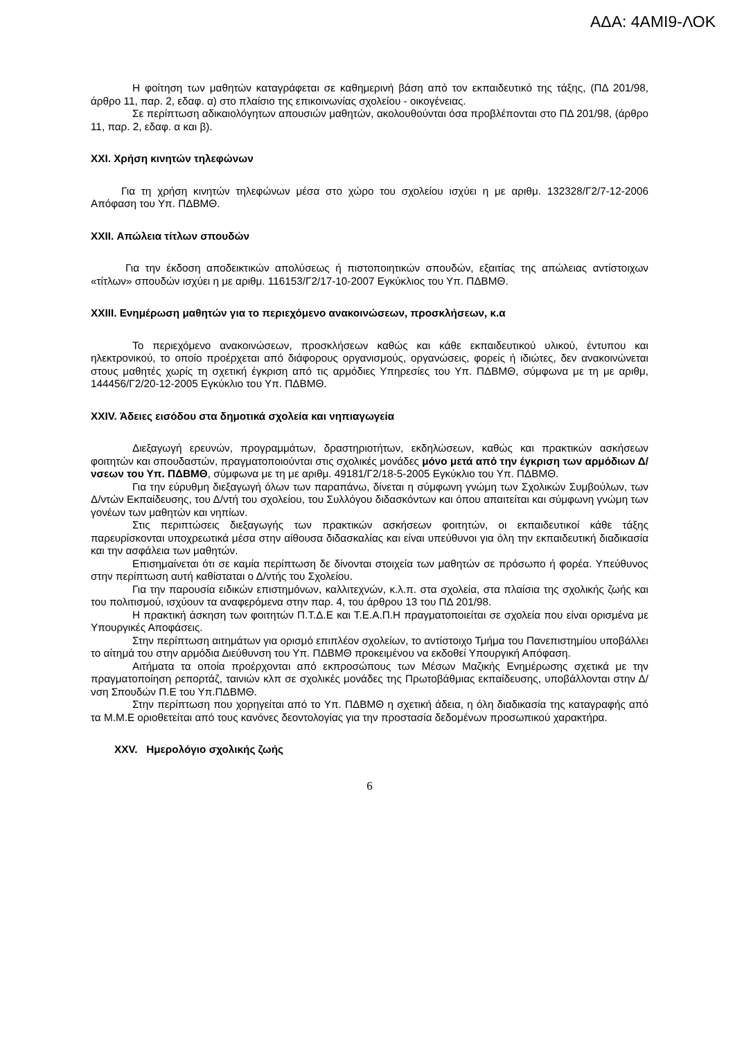ΑΔΑ: 4ΑΜΙ9-ΛΟΚ
Η φοίτηση των μαθητών καταγράφεται σε καθημερινή βάση από τον εκπαιδευτικό της τάξης, (ΠΔ 201/98, άρθρο 11, παρ. 2, εδαφ. α) στο πλαίσιο της επικοινωνίας σχολείου - οικογένειας.
Σε περίπτωση αδικαιολόγητων απουσιών μαθητών, ακολουθούνται όσα προβλέπονται στο ΠΔ 201/98, (άρθρο 11, παρ. 2, εδαφ. α και β).
XXI. Χρήση κινητών τηλεφώνων
Για τη χρήση κινητών τηλεφώνων μέσα στο χώρο του σχολείου ισχύει η με αριθμ. 132328/Γ2/7-12-2006 Απόφαση του Υπ. ΠΔΒΜΘ.
XXII. Απώλεια τίτλων σπουδών
Για την έκδοση αποδεικτικών απολύσεως ή πιστοποιητικών σπουδών, εξαιτίας της απώλειας αντίστοιχων «τίτλων» σπουδών ισχύει η με αριθμ. 116153/Γ2/17-10-2007 Εγκύκλιος του Υπ. ΠΔΒΜΘ.
XXIII. Ενημέρωση μαθητών για το περιεχόμενο ανακοινώσεων, προσκλήσεων, κ.α
Το περιεχόμενο ανακοινώσεων, προσκλήσεων καθώς και κάθε εκπαιδευτικού υλικού, έντυπου και ηλεκτρονικού, το οποίο προέρχεται από διάφορους οργανισμούς, οργανώσεις, φορείς ή ιδιώτες, δεν ανακοινώνεται στους μαθητές χωρίς τη σχετική έγκριση από τις αρμόδιες Υπηρεσίες του Υπ. ΠΔΒΜΘ, σύμφωνα με τη με αριθμ, 144456/Γ2/20-12-2005 Εγκύκλιο του Υπ. ΠΔΒΜΘ.
XXIV. Άδειες εισόδου στα δημοτικά σχολεία και νηπιαγωγεία
Διεξαγωγή ερευνών, προγραμμάτων, δραστηριοτήτων, εκδηλώσεων, καθώς και πρακτικών ασκήσεων φοιτητών και σπουδαστών, πραγματοποιούνται στις σχολικές μονάδες μόνο μετά από την έγκριση των αρμόδιων Δ/νσεων του Υπ. ΠΔΒΜΘ, σύμφωνα με τη με αριθμ. 49181/Γ2/18-5-2005 Εγκύκλιο του Υπ. ΠΔΒΜΘ.
Για την εύρυθμη διεξαγωγή όλων των παραπάνω, δίνεται η σύμφωνη γνώμη των Σχολικών Συμβούλων, των Δ/ντών Εκπαίδευσης, του Δ/ντή του σχολείου, του Συλλόγου διδασκόντων και όπου απαιτείται και σύμφωνη γνώμη των γονέων των μαθητών και νηπίων.
Στις περιπτώσεις διεξαγωγής των πρακτικών ασκήσεων φοιτητών, οι εκπαιδευτικοί κάθε τάξης παρευρίσκονται υποχρεωτικά μέσα στην αίθουσα διδασκαλίας και είναι υπεύθυνοι για όλη την εκπαιδευτική διαδικασία και την ασφάλεια των μαθητών.
Επισημαίνεται ότι σε καμία περίπτωση δε δίνονται στοιχεία των μαθητών σε πρόσωπο ή φορέα. Υπεύθυνος στην περίπτωση αυτή καθίσταται ο Δ/ντής του Σχολείου.
Για την παρουσία ειδικών επιστημόνων, καλλιτεχνών, κ.λ.π. στα σχολεία, στα πλαίσια της σχολικής ζωής και του πολιτισμού, ισχύουν τα αναφερόμενα στην παρ. 4, του άρθρου 13 του ΠΔ 201/98.
Η πρακτική άσκηση των φοιτητών Π.Τ.Δ.Ε και Τ.Ε.Α.Π.Η πραγματοποιείται σε σχολεία που είναι ορισμένα με Υπουργικές Αποφάσεις.
Στην περίπτωση αιτημάτων για ορισμό επιπλέον σχολείων, το αντίστοιχο Τμήμα του Πανεπιστημίου υποβάλλει το αίτημά του στην αρμόδια Διεύθυνση του Υπ. ΠΔΒΜΘ προκειμένου να εκδοθεί Υπουργική Απόφαση.
Αιτήματα τα οποία προέρχονται από εκπροσώπους των Μέσων Μαζικής Ενημέρωσης σχετικά με την πραγματοποίηση ρεπορτάζ, ταινιών κλπ σε σχολικές μονάδες της Πρωτοβάθμιας εκπαίδευσης, υποβάλλονται στην Δ/νση Σπουδών Π.Ε του Υπ.ΠΔΒΜΘ.
Στην περίπτωση που χορηγείται από το Υπ. ΠΔΒΜΘ η σχετική άδεια, η όλη διαδικασία της καταγραφής από τα Μ.Μ.Ε οριοθετείται από τους κανόνες δεοντολογίας για την προστασία δεδομένων προσωπικού χαρακτήρα.
XXV. Ημερολόγιο σχολικής ζωής
6